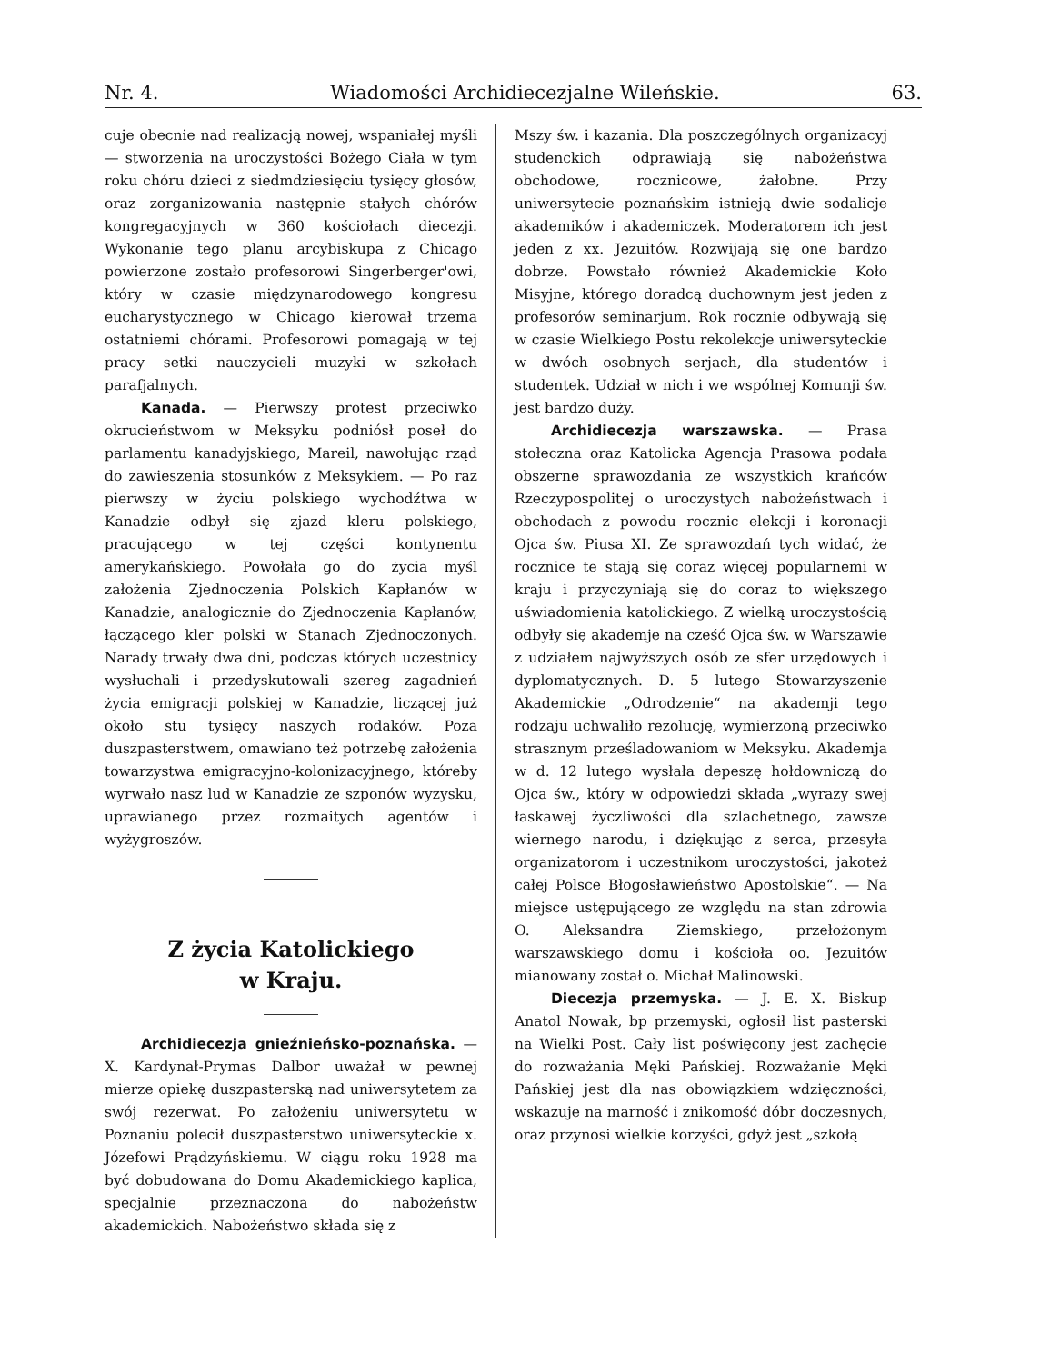Nr. 4. Wiadomości Archidiecezjalne Wileńskie. 63.
cuje obecnie nad realizacją nowej, wspaniałej myśli — stworzenia na uroczystości Bożego Ciała w tym roku chóru dzieci z siedmdziesięciu tysięcy głosów, oraz zorganizowania następnie stałych chórów kongregacyjnych w 360 kościołach diecezji. Wykonanie tego planu arcybiskupa z Chicago powierzone zostało profesorowi Singerberger'owi, który w czasie międzynarodowego kongresu eucharystycznego w Chicago kierował trzema ostatniemi chórami. Profesorowi pomagają w tej pracy setki nauczycieli muzyki w szkołach parafjalnych.
Kanada. — Pierwszy protest przeciwko okrucieństwom w Meksyku podniósł poseł do parlamentu kanadyjskiego, Mareil, nawołując rząd do zawieszenia stosunków z Meksykiem. — Po raz pierwszy w życiu polskiego wychodźtwa w Kanadzie odbył się zjazd kleru polskiego, pracującego w tej części kontynentu amerykańskiego. Powołała go do życia myśl założenia Zjednoczenia Polskich Kapłanów w Kanadzie, analogicznie do Zjednoczenia Kapłanów, łączącego kler polski w Stanach Zjednoczonych. Narady trwały dwa dni, podczas których uczestnicy wysłuchali i przedyskutowali szereg zagadnień życia emigracji polskiej w Kanadzie, liczącej już około stu tysięcy naszych rodaków. Poza duszpasterstwem, omawiano też potrzebę założenia towarzystwa emigracyjno-kolonizacyjnego, któreby wyrwało nasz lud w Kanadzie ze szponów wyzysku, uprawianego przez rozmaitych agentów i wyżygroszów.
Z życia Katolickiego
w Kraju.
Archidiecezja gnieźnieńsko-poznańska. — X. Kardynał-Prymas Dalbor uważał w pewnej mierze opiekę duszpasterską nad uniwersytetem za swój rezerwat. Po założeniu uniwersytetu w Poznaniu polecił duszpasterstwo uniwersyteckie x. Józefowi Prądzyńskiemu. W ciągu roku 1928 ma być dobudowana do Domu Akademickiego kaplica, specjalnie przeznaczona do nabożeństw akademickich. Nabożeństwo składa się z
Mszy św. i kazania. Dla poszczególnych organizacyj studenckich odprawiają się nabożeństwa obchodowe, rocznicowe, żałobne. Przy uniwersytecie poznańskim istnieją dwie sodalicje akademików i akademiczek. Moderatorem ich jest jeden z xx. Jezuitów. Rozwijają się one bardzo dobrze. Powstało również Akademickie Koło Misyjne, którego doradcą duchownym jest jeden z profesorów seminarjum. Rok rocznie odbywają się w czasie Wielkiego Postu rekolekcje uniwersyteckie w dwóch osobnych serjach, dla studentów i studentek. Udział w nich i we wspólnej Komunji św. jest bardzo duży.
Archidiecezja warszawska. — Prasa stołeczna oraz Katolicka Agencja Prasowa podała obszerne sprawozdania ze wszystkich krańców Rzeczypospolitej o uroczystych nabożeństwach i obchodach z powodu rocznic elekcji i koronacji Ojca św. Piusa XI. Ze sprawozdań tych widać, że rocznice te stają się coraz więcej popularnemi w kraju i przyczyniają się do coraz to większego uświadomienia katolickiego. Z wielką uroczystością odbyły się akademje na cześć Ojca św. w Warszawie z udziałem najwyższych osób ze sfer urzędowych i dyplomatycznych. D. 5 lutego Stowarzyszenie Akademickie „Odrodzenie“ na akademji tego rodzaju uchwaliło rezolucję, wymierzoną przeciwko strasznym prześladowaniom w Meksyku. Akademja w d. 12 lutego wysłała depeszę hołdowniczą do Ojca św., który w odpowiedzi składa „wyrazy swej łaskawej życzliwości dla szlachetnego, zawsze wiernego narodu, i dziękując z serca, przesyła organizatorom i uczestnikom uroczystości, jakoteż całej Polsce Błogosławieństwo Apostolskie“. — Na miejsce ustępującego ze względu na stan zdrowia O. Aleksandra Ziemskiego, przełożonym warszawskiego domu i kościoła oo. Jezuitów mianowany został o. Michał Malinowski.
Diecezja przemyska. — J. E. X. Biskup Anatol Nowak, bp przemyski, ogłosił list pasterski na Wielki Post. Cały list poświęcony jest zachęcie do rozważania Męki Pańskiej. Rozważanie Męki Pańskiej jest dla nas obowiązkiem wdzięczności, wskazuje na marność i znikomość dóbr doczesnych, oraz przynosi wielkie korzyści, gdyż jest „szkołą